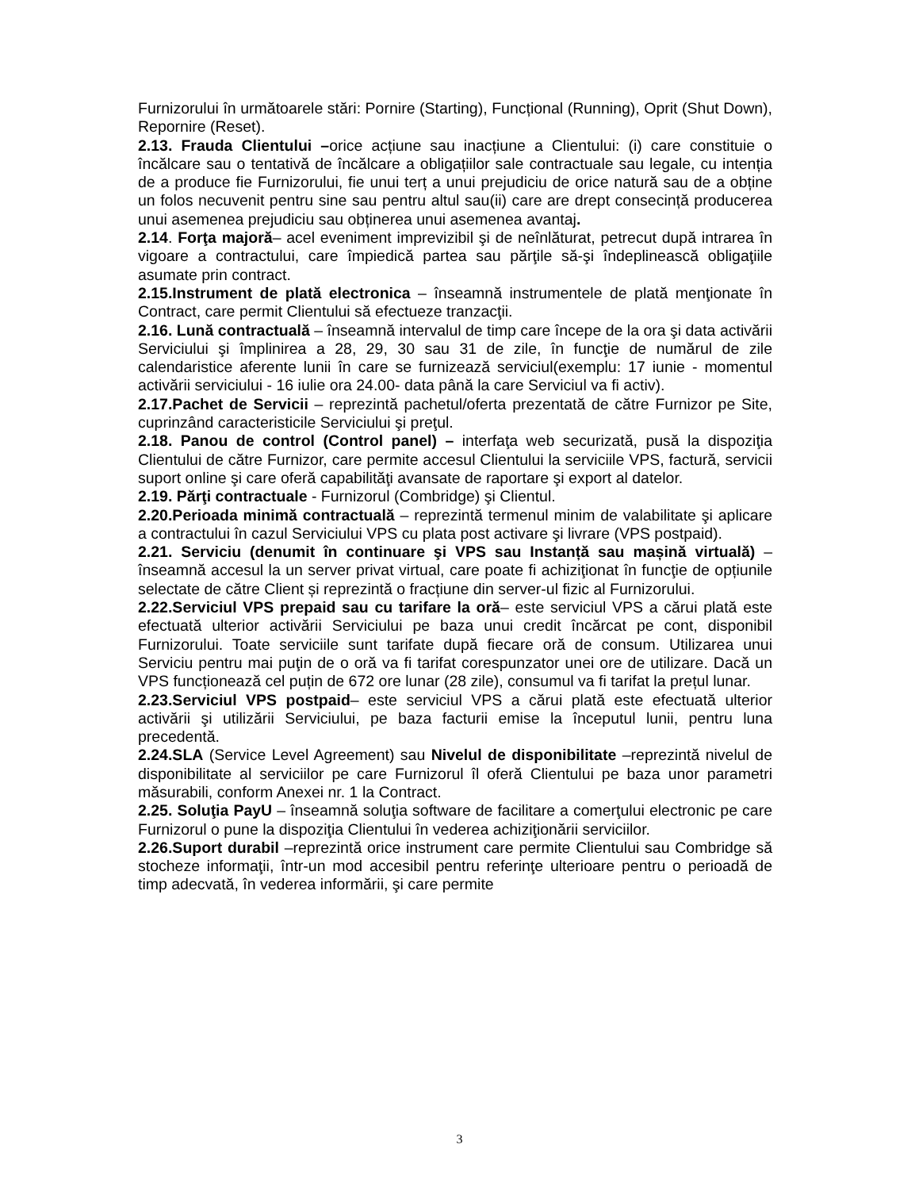Furnizorului în următoarele stări: Pornire (Starting), Funcțional (Running), Oprit (Shut Down), Repornire (Reset).
2.13. Frauda Clientului –orice acțiune sau inacțiune a Clientului: (i) care constituie o încălcare sau o tentativă de încălcare a obligațiilor sale contractuale sau legale, cu intenția de a produce fie Furnizorului, fie unui terț a unui prejudiciu de orice natură sau de a obține un folos necuvenit pentru sine sau pentru altul sau(ii) care are drept consecință producerea unui asemenea prejudiciu sau obținerea unui asemenea avantaj.
2.14. Forţa majoră– acel eveniment imprevizibil şi de neînlăturat, petrecut după intrarea în vigoare a contractului, care împiedică partea sau părţile să-şi îndeplinească obligaţiile asumate prin contract.
2.15.Instrument de plată electronica – înseamnă instrumentele de plată menţionate în Contract, care permit Clientului să efectueze tranzacţii.
2.16. Lună contractuală – înseamnă intervalul de timp care începe de la ora şi data activării Serviciului şi împlinirea a 28, 29, 30 sau 31 de zile, în funcţie de numărul de zile calendaristice aferente lunii în care se furnizează serviciul(exemplu: 17 iunie - momentul activării serviciului - 16 iulie ora 24.00- data până la care Serviciul va fi activ).
2.17.Pachet de Servicii – reprezintă pachetul/oferta prezentată de către Furnizor pe Site, cuprinzând caracteristicile Serviciului şi preţul.
2.18. Panou de control (Control panel) – interfaţa web securizată, pusă la dispoziţia Clientului de către Furnizor, care permite accesul Clientului la serviciile VPS, factură, servicii suport online şi care oferă capabilităţi avansate de raportare şi export al datelor.
2.19. Părţi contractuale - Furnizorul (Combridge) şi Clientul.
2.20.Perioada minimă contractuală – reprezintă termenul minim de valabilitate şi aplicare a contractului în cazul Serviciului VPS cu plata post activare şi livrare (VPS postpaid).
2.21. Serviciu (denumit în continuare şi VPS sau Instanță sau mașină virtuală) – înseamnă accesul la un server privat virtual, care poate fi achiziţionat în funcţie de opțiunile selectate de către Client și reprezintă o fracțiune din server-ul fizic al Furnizorului.
2.22.Serviciul VPS prepaid sau cu tarifare la oră– este serviciul VPS a cărui plată este efectuată ulterior activării Serviciului pe baza unui credit încărcat pe cont, disponibil Furnizorului. Toate serviciile sunt tarifate după fiecare oră de consum. Utilizarea unui Serviciu pentru mai puţin de o oră va fi tarifat corespunzator unei ore de utilizare. Dacă un VPS funcționează cel puțin de 672 ore lunar (28 zile), consumul va fi tarifat la prețul lunar.
2.23.Serviciul VPS postpaid– este serviciul VPS a cărui plată este efectuată ulterior activării şi utilizării Serviciului, pe baza facturii emise la începutul lunii, pentru luna precedentă.
2.24.SLA (Service Level Agreement) sau Nivelul de disponibilitate –reprezintă nivelul de disponibilitate al serviciilor pe care Furnizorul îl oferă Clientului pe baza unor parametri măsurabili, conform Anexei nr. 1 la Contract.
2.25. Soluţia PayU – înseamnă soluţia software de facilitare a comerţului electronic pe care Furnizorul o pune la dispoziţia Clientului în vederea achiziţionării serviciilor.
2.26.Suport durabil –reprezintă orice instrument care permite Clientului sau Combridge să stocheze informaţii, într-un mod accesibil pentru referinţe ulterioare pentru o perioadă de timp adecvată, în vederea informării, şi care permite
3